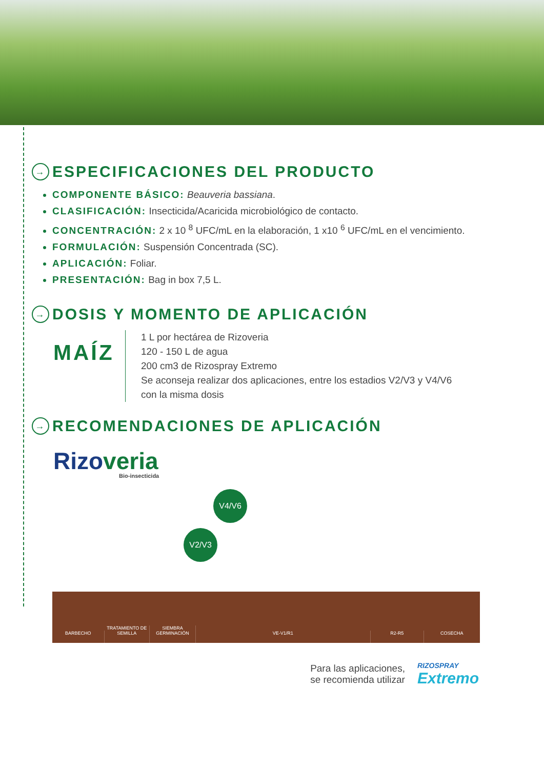→ ESPECIFICACIONES DEL PRODUCTO
COMPONENTE BÁSICO: Beauveria bassiana.
CLASIFICACIÓN: Insecticida/Acaricida microbiológico de contacto.
CONCENTRACIÓN: 2 x 10 <sup>8</sup> UFC/mL en la elaboración, 1 x10 <sup>6</sup> UFC/mL en el vencimiento.
FORMULACIÓN: Suspensión Concentrada (SC).
APLICACIÓN: Foliar.
PRESENTACIÓN: Bag in box 7,5 L.
→ DOSIS Y MOMENTO DE APLICACIÓN
MAÍZ
1 L por hectárea de Rizoveria
120 - 150 L de agua
200 cm3 de Rizospray Extremo
Se aconseja realizar dos aplicaciones, entre los estadios V2/V3 y V4/V6
con la misma dosis
→ RECOMENDACIONES DE APLICACIÓN
Rizoveria
Bio-insecticida
V2/V3
V4/V6
BARBECHO
TRATAMIENTO DE
SEMILLA
SIEMBRA
GERMINACIÓN
VE-V1/R1
R2-R5
COSECHA
Para las aplicaciones,
se recomienda utilizar
RIZOSPRAY
Extremo